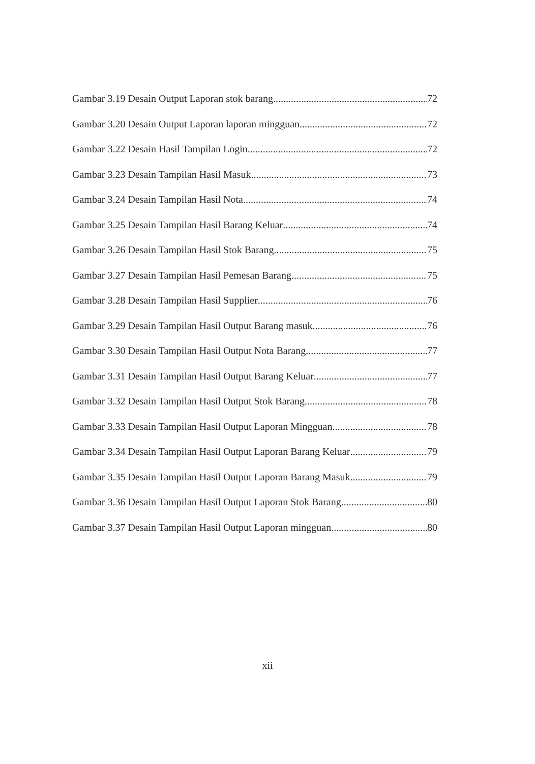Gambar 3.19 Desain Output Laporan stok barang 72
Gambar 3.20 Desain Output Laporan laporan mingguan 72
Gambar 3.22 Desain Hasil Tampilan Login 72
Gambar 3.23 Desain Tampilan Hasil Masuk 73
Gambar 3.24 Desain Tampilan Hasil Nota 74
Gambar 3.25 Desain Tampilan Hasil Barang Keluar 74
Gambar 3.26 Desain Tampilan Hasil Stok Barang 75
Gambar 3.27 Desain Tampilan Hasil Pemesan Barang 75
Gambar 3.28 Desain Tampilan Hasil Supplier 76
Gambar 3.29 Desain Tampilan Hasil Output Barang masuk 76
Gambar 3.30 Desain Tampilan Hasil Output Nota Barang 77
Gambar 3.31 Desain Tampilan Hasil Output Barang Keluar 77
Gambar 3.32 Desain Tampilan Hasil Output Stok Barang 78
Gambar 3.33 Desain Tampilan Hasil Output Laporan Mingguan 78
Gambar 3.34 Desain Tampilan Hasil Output Laporan Barang Keluar 79
Gambar 3.35 Desain Tampilan Hasil Output Laporan Barang Masuk 79
Gambar 3.36 Desain Tampilan Hasil Output Laporan Stok Barang 80
Gambar 3.37 Desain Tampilan Hasil Output Laporan mingguan 80
xii